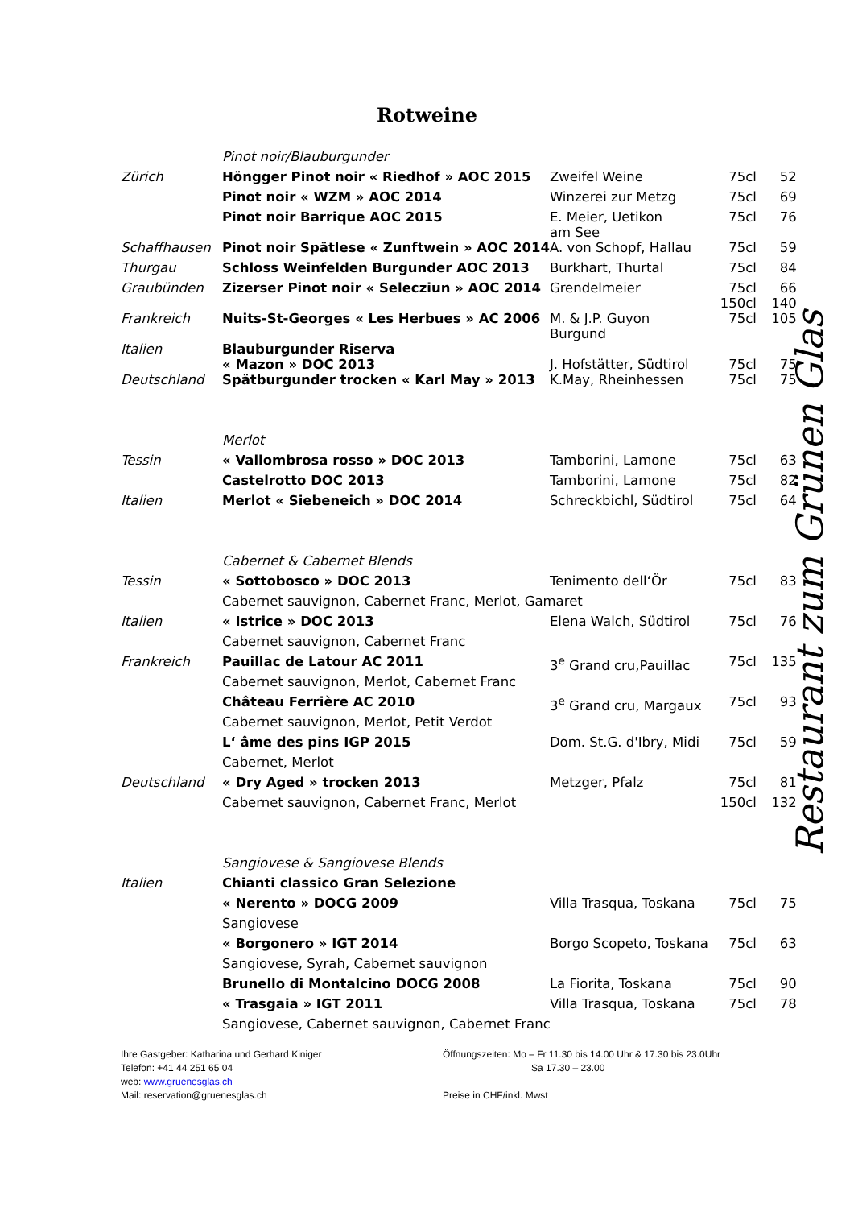Rotweine
| | Pinot noir/Blauburgunder | | | |
| Zürich | Höngger Pinot noir « Riedhof » AOC 2015 | Zweifel Weine | 75cl | 52 |
| | Pinot noir « WZM » AOC 2014 | Winzerei zur Metzg | 75cl | 69 |
| | Pinot noir Barrique AOC 2015 | E. Meier, Uetikon am See | 75cl | 76 |
| Schaffhausen | Pinot noir Spätlese « Zunftwein » AOC 2014 | A. von Schopf, Hallau | 75cl | 59 |
| Thurgau | Schloss Weinfelden Burgunder AOC 2013 | Burkhart, Thurtal | 75cl | 84 |
| Graubünden | Zizerser Pinot noir « Selecziun » AOC 2014 | Grendelmeier | 75cl 150cl | 66 140 |
| Frankreich | Nuits-St-Georges « Les Herbues » AC 2006 | M. & J.P. Guyon Burgund | 75cl | 105 |
| Italien | Blauburgunder Riserva « Mazon » DOC 2013 | J. Hofstätter, Südtirol | 75cl | 75 |
| Deutschland | Spätburgunder trocken « Karl May » 2013 | K.May, Rheinhessen | 75cl | 75 |
| | Merlot | | | |
| Tessin | « Vallombrosa rosso » DOC 2013 | Tamborini, Lamone | 75cl | 63 |
| | Castelrotto DOC 2013 | Tamborini, Lamone | 75cl | 82 |
| Italien | Merlot « Siebeneich » DOC 2014 | Schreckbichl, Südtirol | 75cl | 64 |
| | Cabernet & Cabernet Blends | | | |
| Tessin | « Sottobosco » DOC 2013 | Tenimento dell‘Ör | 75cl | 83 |
| | Cabernet sauvignon, Cabernet Franc, Merlot, Gamaret | | | |
| Italien | « Istrice » DOC 2013 | Elena Walch, Südtirol | 75cl | 76 |
| | Cabernet sauvignon, Cabernet Franc | | | |
| Frankreich | Pauillac de Latour AC 2011 | 3<sup>e</sup> Grand cru,Pauillac | 75cl | 135 |
| | Cabernet sauvignon, Merlot, Cabernet Franc | | | |
| | Château Ferrière AC 2010 | 3<sup>e</sup> Grand cru, Margaux | 75cl | 93 |
| | Cabernet sauvignon, Merlot, Petit Verdot | | | |
| | L‘ âme des pins IGP 2015 | Dom. St.G. d'Ibry, Midi | 75cl | 59 |
| | Cabernet, Merlot | | | |
| Deutschland | « Dry Aged » trocken 2013 | Metzger, Pfalz | 75cl | 81 |
| | Cabernet sauvignon, Cabernet Franc, Merlot | | 150cl | 132 |
| | Sangiovese & Sangiovese Blends | | | |
| Italien | Chianti classico Gran Selezione | | | |
| | « Nerento » DOCG 2009 | Villa Trasqua, Toskana | 75cl | 75 |
| | Sangiovese | | | |
| | « Borgonero » IGT 2014 | Borgo Scopeto, Toskana | 75cl | 63 |
| | Sangiovese, Syrah, Cabernet sauvignon | | | |
| | Brunello di Montalcino DOCG 2008 | La Fiorita, Toskana | 75cl | 90 |
| | « Trasgaia » IGT 2011 | Villa Trasqua, Toskana | 75cl | 78 |
| | Sangiovese, Cabernet sauvignon, Cabernet Franc | | | |
Ihre Gastgeber: Katharina und Gerhard Kiniger
Telefon: +41 44 251 65 04
web: www.gruenesglas.ch
Mail: reservation@gruenesglas.ch
Öffnungszeiten: Mo – Fr 11.30 bis 14.00 Uhr & 17.30 bis 23.0Uhr
Sa 17.30 – 23.00
Preise in CHF/inkl. Mwst
Restaurant zum Grünen Glas